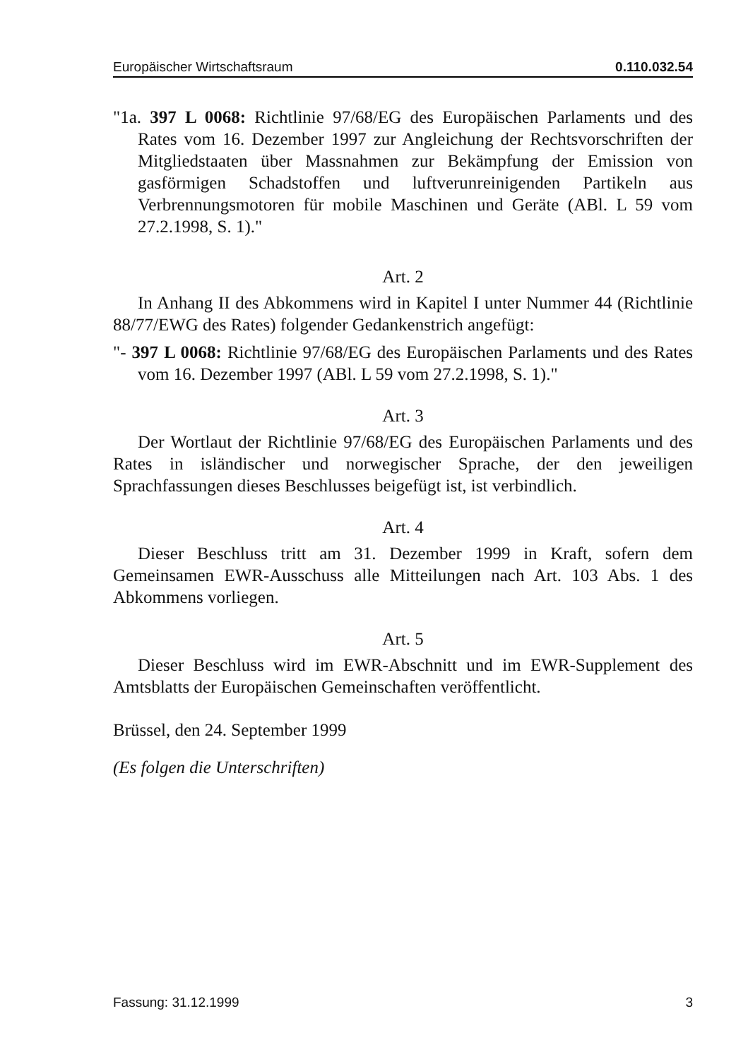Europäischer Wirtschaftsraum 0.110.032.54
"1a. 397 L 0068: Richtlinie 97/68/EG des Europäischen Parlaments und des Rates vom 16. Dezember 1997 zur Angleichung der Rechtsvorschriften der Mitgliedstaaten über Massnahmen zur Bekämpfung der Emission von gasförmigen Schadstoffen und luftverunreinigenden Partikeln aus Verbrennungsmotoren für mobile Maschinen und Geräte (ABl. L 59 vom 27.2.1998, S. 1)."
Art. 2
In Anhang II des Abkommens wird in Kapitel I unter Nummer 44 (Richtlinie 88/77/EWG des Rates) folgender Gedankenstrich angefügt:
"- 397 L 0068: Richtlinie 97/68/EG des Europäischen Parlaments und des Rates vom 16. Dezember 1997 (ABl. L 59 vom 27.2.1998, S. 1)."
Art. 3
Der Wortlaut der Richtlinie 97/68/EG des Europäischen Parlaments und des Rates in isländischer und norwegischer Sprache, der den jeweiligen Sprachfassungen dieses Beschlusses beigefügt ist, ist verbindlich.
Art. 4
Dieser Beschluss tritt am 31. Dezember 1999 in Kraft, sofern dem Gemeinsamen EWR-Ausschuss alle Mitteilungen nach Art. 103 Abs. 1 des Abkommens vorliegen.
Art. 5
Dieser Beschluss wird im EWR-Abschnitt und im EWR-Supplement des Amtsblatts der Europäischen Gemeinschaften veröffentlicht.
Brüssel, den 24. September 1999
(Es folgen die Unterschriften)
Fassung: 31.12.1999 3